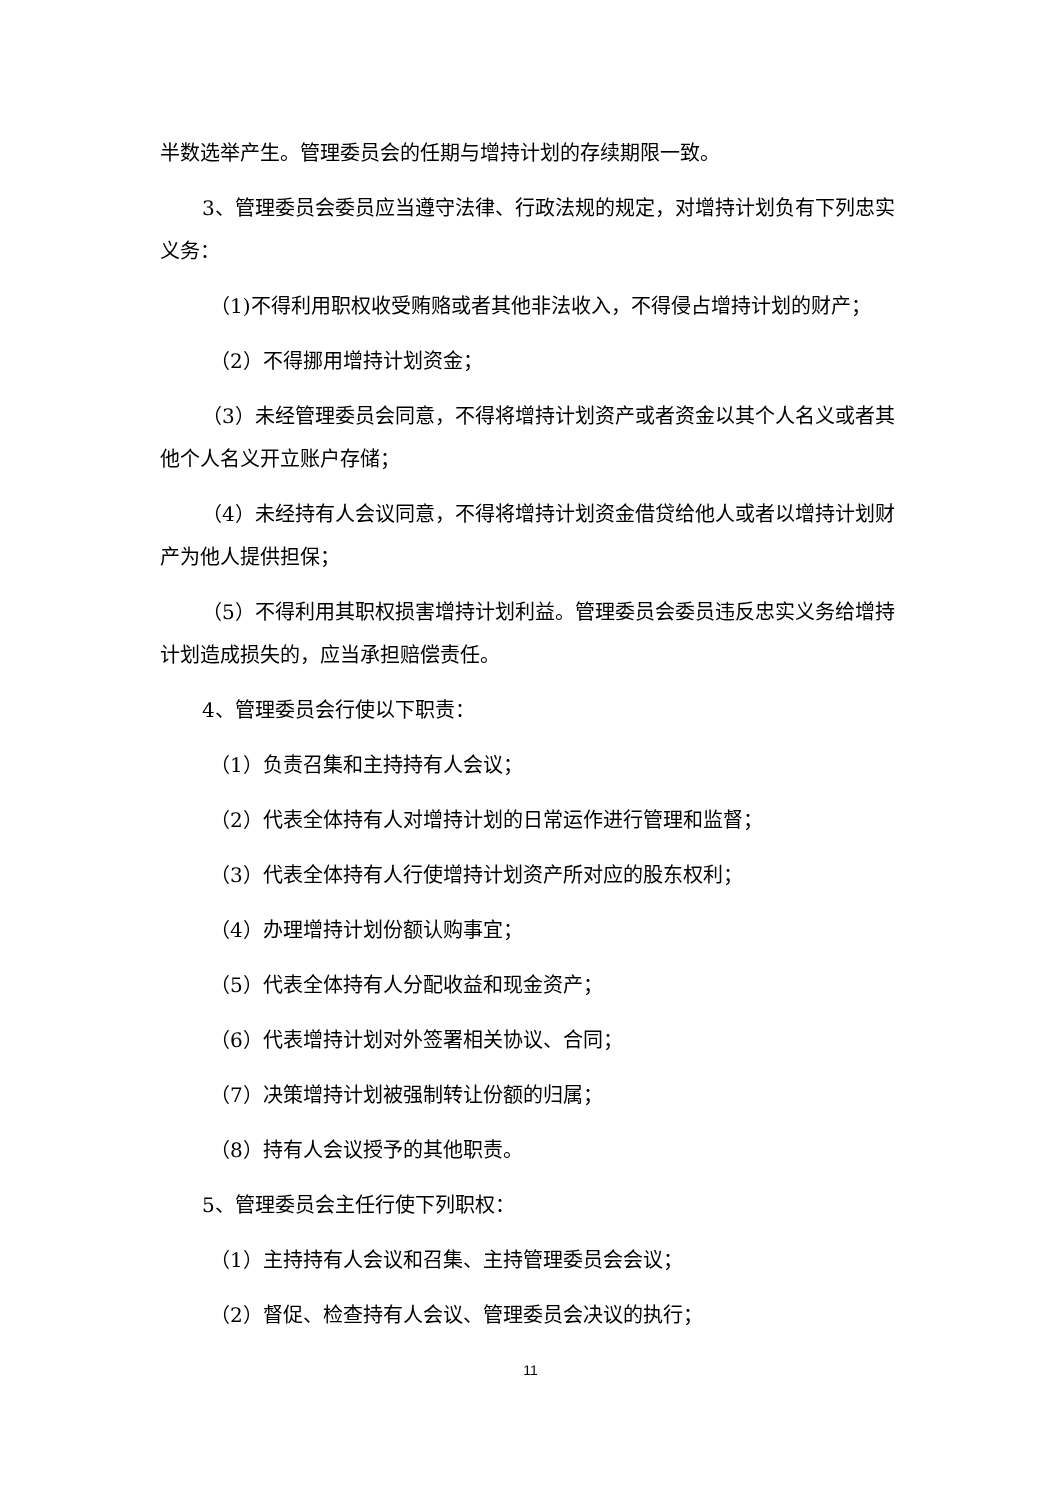半数选举产生。管理委员会的任期与增持计划的存续期限一致。
3、管理委员会委员应当遵守法律、行政法规的规定，对增持计划负有下列忠实义务：
（1)不得利用职权收受贿赂或者其他非法收入，不得侵占增持计划的财产；
（2）不得挪用增持计划资金；
（3）未经管理委员会同意，不得将增持计划资产或者资金以其个人名义或者其他个人名义开立账户存储；
（4）未经持有人会议同意，不得将增持计划资金借贷给他人或者以增持计划财产为他人提供担保；
（5）不得利用其职权损害增持计划利益。管理委员会委员违反忠实义务给增持计划造成损失的，应当承担赔偿责任。
4、管理委员会行使以下职责：
（1）负责召集和主持持有人会议；
（2）代表全体持有人对增持计划的日常运作进行管理和监督；
（3）代表全体持有人行使增持计划资产所对应的股东权利；
（4）办理增持计划份额认购事宜；
（5）代表全体持有人分配收益和现金资产；
（6）代表增持计划对外签署相关协议、合同；
（7）决策增持计划被强制转让份额的归属；
（8）持有人会议授予的其他职责。
5、管理委员会主任行使下列职权：
（1）主持持有人会议和召集、主持管理委员会会议；
（2）督促、检查持有人会议、管理委员会决议的执行；
11